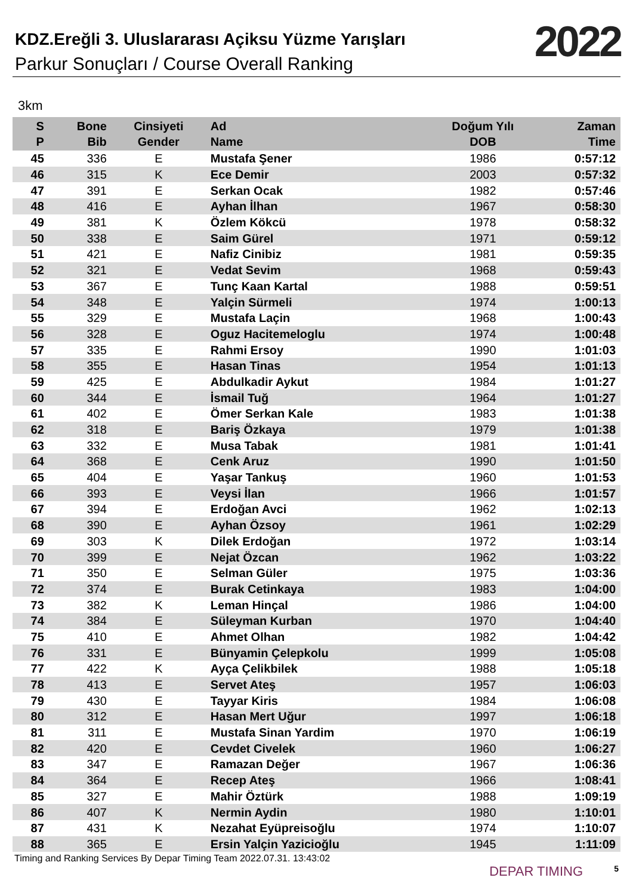KDZ.Ereğli 3. Uluslararası Açiksu Yüzme Yarışları
Parkur Sonuçları / Course Overall Ranking
2022
3km
| S P | Bone Bib | Cinsiyeti Gender | Ad Name | Doğum Yılı DOB | Zaman Time |
| --- | --- | --- | --- | --- | --- |
| 45 | 336 | E | Mustafa Şener | 1986 | 0:57:12 |
| 46 | 315 | K | Ece Demir | 2003 | 0:57:32 |
| 47 | 391 | E | Serkan Ocak | 1982 | 0:57:46 |
| 48 | 416 | E | Ayhan İlhan | 1967 | 0:58:30 |
| 49 | 381 | K | Özlem Kökcü | 1978 | 0:58:32 |
| 50 | 338 | E | Saim Gürel | 1971 | 0:59:12 |
| 51 | 421 | E | Nafiz Cinibiz | 1981 | 0:59:35 |
| 52 | 321 | E | Vedat Sevim | 1968 | 0:59:43 |
| 53 | 367 | E | Tunç Kaan Kartal | 1988 | 0:59:51 |
| 54 | 348 | E | Yalçin Sürmeli | 1974 | 1:00:13 |
| 55 | 329 | E | Mustafa Laçin | 1968 | 1:00:43 |
| 56 | 328 | E | Oguz Hacitemeloglu | 1974 | 1:00:48 |
| 57 | 335 | E | Rahmi Ersoy | 1990 | 1:01:03 |
| 58 | 355 | E | Hasan Tinas | 1954 | 1:01:13 |
| 59 | 425 | E | Abdulkadir Aykut | 1984 | 1:01:27 |
| 60 | 344 | E | İsmail Tuğ | 1964 | 1:01:27 |
| 61 | 402 | E | Ömer Serkan Kale | 1983 | 1:01:38 |
| 62 | 318 | E | Bariş Özkaya | 1979 | 1:01:38 |
| 63 | 332 | E | Musa Tabak | 1981 | 1:01:41 |
| 64 | 368 | E | Cenk Aruz | 1990 | 1:01:50 |
| 65 | 404 | E | Yaşar Tankuş | 1960 | 1:01:53 |
| 66 | 393 | E | Veysi İlan | 1966 | 1:01:57 |
| 67 | 394 | E | Erdoğan Avci | 1962 | 1:02:13 |
| 68 | 390 | E | Ayhan Özsoy | 1961 | 1:02:29 |
| 69 | 303 | K | Dilek Erdoğan | 1972 | 1:03:14 |
| 70 | 399 | E | Nejat Özcan | 1962 | 1:03:22 |
| 71 | 350 | E | Selman Güler | 1975 | 1:03:36 |
| 72 | 374 | E | Burak Cetinkaya | 1983 | 1:04:00 |
| 73 | 382 | K | Leman Hinçal | 1986 | 1:04:00 |
| 74 | 384 | E | Süleyman Kurban | 1970 | 1:04:40 |
| 75 | 410 | E | Ahmet Olhan | 1982 | 1:04:42 |
| 76 | 331 | E | Bünyamin Çelepkolu | 1999 | 1:05:08 |
| 77 | 422 | K | Ayça Çelikbilek | 1988 | 1:05:18 |
| 78 | 413 | E | Servet Ateş | 1957 | 1:06:03 |
| 79 | 430 | E | Tayyar Kiris | 1984 | 1:06:08 |
| 80 | 312 | E | Hasan Mert Uğur | 1997 | 1:06:18 |
| 81 | 311 | E | Mustafa Sinan Yardim | 1970 | 1:06:19 |
| 82 | 420 | E | Cevdet Civelek | 1960 | 1:06:27 |
| 83 | 347 | E | Ramazan Değer | 1967 | 1:06:36 |
| 84 | 364 | E | Recep Ateş | 1966 | 1:08:41 |
| 85 | 327 | E | Mahir Öztürk | 1988 | 1:09:19 |
| 86 | 407 | K | Nermin Aydin | 1980 | 1:10:01 |
| 87 | 431 | K | Nezahat Eyüpreisoğlu | 1974 | 1:10:07 |
| 88 | 365 | E | Ersin Yalçin Yazicioğlu | 1945 | 1:11:09 |
Timing and Ranking Services By Depar Timing Team 2022.07.31. 13:43:02
DEPAR TIMING 5